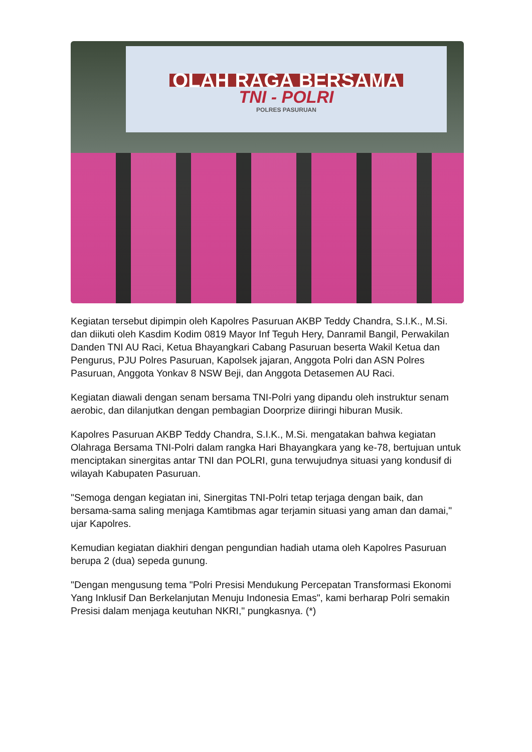OLAH RAGA BERSAMA
TNI - POLRI
POLRES PASURUAN
Kegiatan tersebut dipimpin oleh Kapolres Pasuruan AKBP Teddy Chandra, S.I.K., M.Si. dan diikuti oleh Kasdim Kodim 0819 Mayor Inf Teguh Hery, Danramil Bangil, Perwakilan Danden TNI AU Raci, Ketua Bhayangkari Cabang Pasuruan beserta Wakil Ketua dan Pengurus, PJU Polres Pasuruan, Kapolsek jajaran, Anggota Polri dan ASN Polres Pasuruan, Anggota Yonkav 8 NSW Beji, dan Anggota Detasemen AU Raci.
Kegiatan diawali dengan senam bersama TNI-Polri yang dipandu oleh instruktur senam aerobic, dan dilanjutkan dengan pembagian Doorprize diiringi hiburan Musik.
Kapolres Pasuruan AKBP Teddy Chandra, S.I.K., M.Si. mengatakan bahwa kegiatan Olahraga Bersama TNI-Polri dalam rangka Hari Bhayangkara yang ke-78, bertujuan untuk menciptakan sinergitas antar TNI dan POLRI, guna terwujudnya situasi yang kondusif di wilayah Kabupaten Pasuruan.
"Semoga dengan kegiatan ini, Sinergitas TNI-Polri tetap terjaga dengan baik, dan bersama-sama saling menjaga Kamtibmas agar terjamin situasi yang aman dan damai," ujar Kapolres.
Kemudian kegiatan diakhiri dengan pengundian hadiah utama oleh Kapolres Pasuruan berupa 2 (dua) sepeda gunung.
"Dengan mengusung tema "Polri Presisi Mendukung Percepatan Transformasi Ekonomi Yang Inklusif Dan Berkelanjutan Menuju Indonesia Emas", kami berharap Polri semakin Presisi dalam menjaga keutuhan NKRI," pungkasnya. (*)